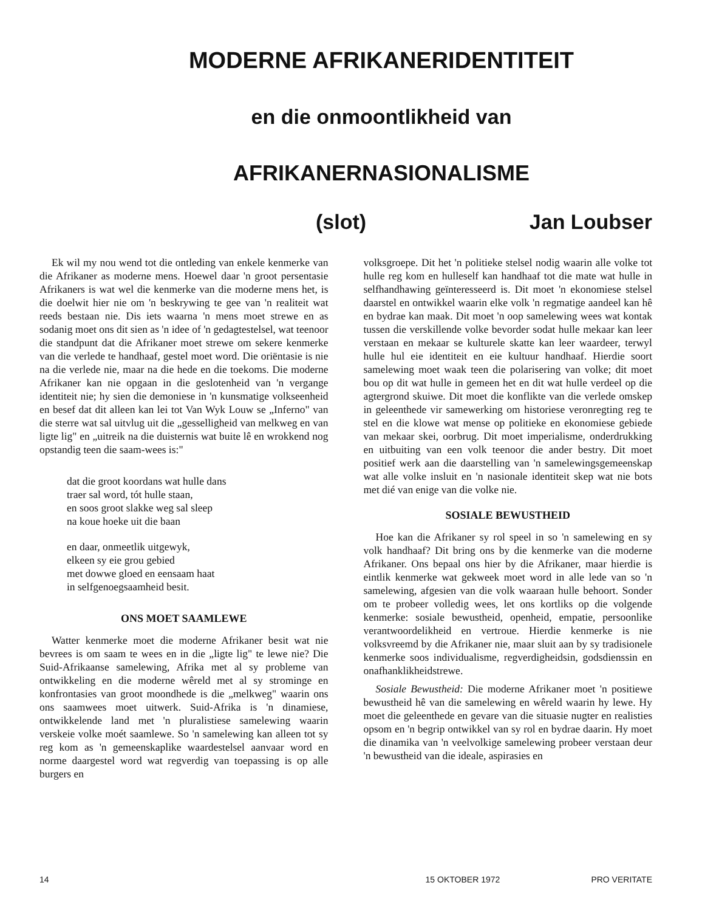MODERNE AFRIKANERIDENTITEIT
en die onmoontlikheid van
AFRIKANERNASIONALISME
(slot) Jan Loubser
Ek wil my nou wend tot die ontleding van enkele kenmerke van die Afrikaner as moderne mens. Hoewel daar 'n groot persentasie Afrikaners is wat wel die kenmerke van die moderne mens het, is die doelwit hier nie om 'n beskrywing te gee van 'n realiteit wat reeds bestaan nie. Dis iets waarna 'n mens moet strewe en as sodanig moet ons dit sien as 'n idee of 'n gedagtestelsel, wat teenoor die standpunt dat die Afrikaner moet strewe om sekere kenmerke van die verlede te handhaaf, gestel moet word. Die oriëntasie is nie na die verlede nie, maar na die hede en die toekoms. Die moderne Afrikaner kan nie opgaan in die geslotenheid van 'n vergange identiteit nie; hy sien die demoniese in 'n kunsmatige volkseenheid en besef dat dit alleen kan lei tot Van Wyk Louw se „Inferno" van die sterre wat sal uitvlug uit die „gesselligheid van melkweg en van ligte lig" en „uitreik na die duisternis wat buite lê en wrokkend nog opstandig teen die saam-wees is:"
dat die groot koordans wat hulle dans
traer sal word, tót hulle staan,
en soos groot slakke weg sal sleep
na koue hoeke uit die baan
en daar, onmeetlik uitgewyk,
elkeen sy eie grou gebied
met dowwe gloed en eensaam haat
in selfgenoegsaamheid besit.
ONS MOET SAAMLEWE
Watter kenmerke moet die moderne Afrikaner besit wat nie bevrees is om saam te wees en in die „ligte lig" te lewe nie? Die Suid-Afrikaanse samelewing, Afrika met al sy probleme van ontwikkeling en die moderne wêreld met al sy strominge en konfrontasies van groot moondhede is die „melkweg" waarin ons ons saamwees moet uitwerk. Suid-Afrika is 'n dinamiese, ontwikkelende land met 'n pluralistiese samelewing waarin verskeie volke moét saamlewe. So 'n samelewing kan alleen tot sy reg kom as 'n gemeenskaplike waardestelsel aanvaar word en norme daargestel word wat regverdig van toepassing is op alle burgers en
volksgroepe. Dit het 'n politieke stelsel nodig waarin alle volke tot hulle reg kom en hulleself kan handhaaf tot die mate wat hulle in selfhandhawing geïnteresseerd is. Dit moet 'n ekonomiese stelsel daarstel en ontwikkel waarin elke volk 'n regmatige aandeel kan hê en bydrae kan maak. Dit moet 'n oop samelewing wees wat kontak tussen die verskillende volke bevorder sodat hulle mekaar kan leer verstaan en mekaar se kulturele skatte kan leer waardeer, terwyl hulle hul eie identiteit en eie kultuur handhaaf. Hierdie soort samelewing moet waak teen die polarisering van volke; dit moet bou op dit wat hulle in gemeen het en dit wat hulle verdeel op die agtergrond skuiwe. Dit moet die konflikte van die verlede omskep in geleenthede vir samewerking om historiese veronregting reg te stel en die klowe wat mense op politieke en ekonomiese gebiede van mekaar skei, oorbrug. Dit moet imperialisme, onderdrukking en uitbuiting van een volk teenoor die ander bestry. Dit moet positief werk aan die daarstelling van 'n samelewingsgemeenskap wat alle volke insluit en 'n nasionale identiteit skep wat nie bots met dié van enige van die volke nie.
SOSIALE BEWUSTHEID
Hoe kan die Afrikaner sy rol speel in so 'n samelewing en sy volk handhaaf? Dit bring ons by die kenmerke van die moderne Afrikaner. Ons bepaal ons hier by die Afrikaner, maar hierdie is eintlik kenmerke wat gekweek moet word in alle lede van so 'n samelewing, afgesien van die volk waaraan hulle behoort. Sonder om te probeer volledig wees, let ons kortliks op die volgende kenmerke: sosiale bewustheid, openheid, empatie, persoonlike verantwoordelikheid en vertroue. Hierdie kenmerke is nie volksvreemd by die Afrikaner nie, maar sluit aan by sy tradisionele kenmerke soos individualisme, regverdigheidsin, godsdienssin en onafhanklikheidstrewe.
Sosiale Bewustheid: Die moderne Afrikaner moet 'n positiewe bewustheid hê van die samelewing en wêreld waarin hy lewe. Hy moet die geleenthede en gevare van die situasie nugter en realisties opsom en 'n begrip ontwikkel van sy rol en bydrae daarin. Hy moet die dinamika van 'n veelvolkige samelewing probeer verstaan deur 'n bewustheid van die ideale, aspirasies en
14 15 OKTOBER 1972 PRO VERITATE